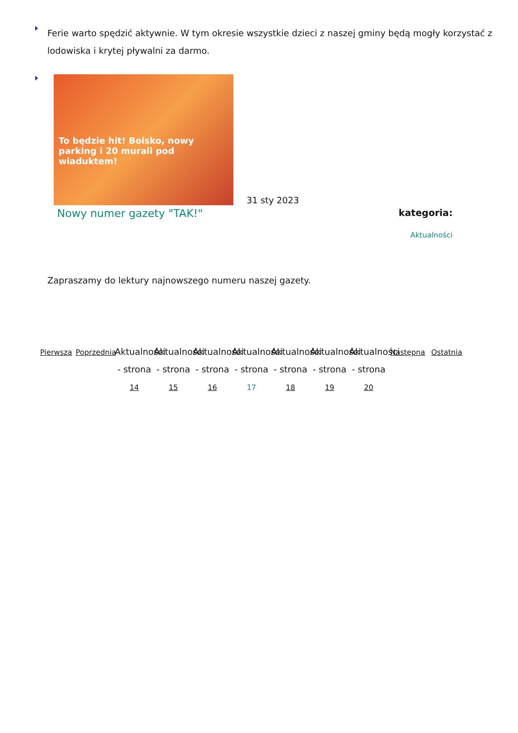Ferie warto spędzić aktywnie. W tym okresie wszystkie dzieci z naszej gminy będą mogły korzystać z lodowiska i krytej pływalni za darmo.
To będzie hit! Boisko, nowy parking i 20 murali pod wiaduktem!
31 sty 2023
Nowy numer gazety "TAK!"
kategoria:
Aktualności
Zapraszamy do lektury najnowszego numeru naszej gazety.
Pierwsza
Poprzednia
Aktualności - strona 14
Aktualności - strona 15
Aktualności - strona 16
Aktualności - strona 17
Aktualności - strona 18
Aktualności - strona 19
Aktualności - strona 20
Następna
Ostatnia